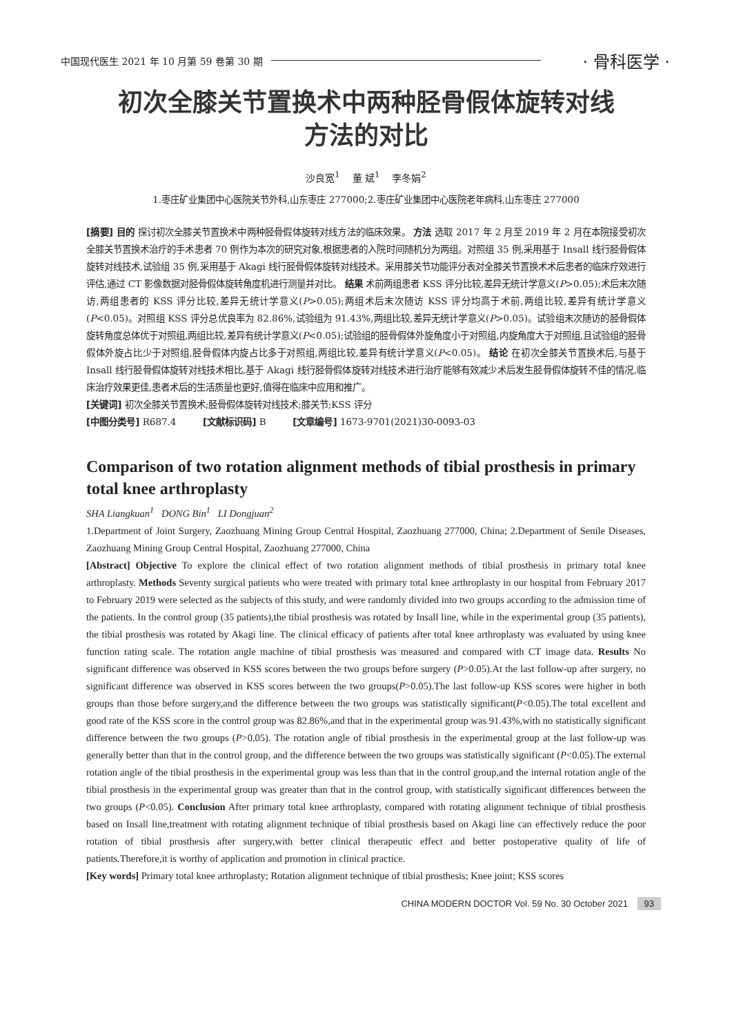中国现代医生 2021 年 10 月第 59 卷第 30 期
· 骨科医学 ·
初次全膝关节置换术中两种胫骨假体旋转对线
方法的对比
沙良宽<sup>1</sup> 董 斌<sup>1</sup> 李冬娟<sup>2</sup>
1.枣庄矿业集团中心医院关节外科,山东枣庄 277000;2.枣庄矿业集团中心医院老年病科,山东枣庄 277000
[摘要] 目的 探讨初次全膝关节置换术中两种胫骨假体旋转对线方法的临床效果。 方法 选取 2017 年 2 月至 2019 年 2 月在本院接受初次全膝关节置换术治疗的手术患者 70 例作为本次的研究对象,根据患者的入院时间随机分为两组。对照组 35 例,采用基于 Insall 线行胫骨假体旋转对线技术,试验组 35 例,采用基于 Akagi 线行胫骨假体旋转对线技术。采用膝关节功能评分表对全膝关节置换术术后患者的临床疗效进行评估,通过 CT 影像数据对胫骨假体旋转角度机进行测量并对比。 结果 术前两组患者 KSS 评分比较,差异无统计学意义(P>0.05);术后末次随访,两组患者的 KSS 评分比较,差异无统计学意义(P>0.05);两组术后末次随访 KSS 评分均高于术前,两组比较,差异有统计学意义(P<0.05)。对照组 KSS 评分总优良率为 82.86%,试验组为 91.43%,两组比较,差异无统计学意义(P>0.05)。试验组末次随访的胫骨假体旋转角度总体优于对照组,两组比较,差异有统计学意义(P<0.05);试验组的胫骨假体外旋角度小于对照组,内旋角度大于对照组,且试验组的胫骨假体外旋占比少于对照组,胫骨假体内旋占比多于对照组,两组比较,差异有统计学意义(P<0.05)。 结论 在初次全膝关节置换术后,与基于 Insall 线行胫骨假体旋转对线技术相比,基于 Akagi 线行胫骨假体旋转对线技术进行治疗能够有效减少术后发生胫骨假体旋转不佳的情况,临床治疗效果更佳,患者术后的生活质量也更好,值得在临床中应用和推广。
[关键词] 初次全膝关节置换术;胫骨假体旋转对线技术;膝关节;KSS 评分
[中图分类号] R687.4 [文献标识码] B [文章编号] 1673-9701(2021)30-0093-03
Comparison of two rotation alignment methods of tibial prosthesis in primary total knee arthroplasty
SHA Liangkuan<sup>1</sup> DONG Bin<sup>1</sup> LI Dongjuan<sup>2</sup>
1.Department of Joint Surgery, Zaozhuang Mining Group Central Hospital, Zaozhuang 277000, China; 2.Department of Senile Diseases, Zaozhuang Mining Group Central Hospital, Zaozhuang 277000, China
[Abstract] Objective To explore the clinical effect of two rotation alignment methods of tibial prosthesis in primary total knee arthroplasty. Methods Seventy surgical patients who were treated with primary total knee arthroplasty in our hospital from February 2017 to February 2019 were selected as the subjects of this study, and were randomly divided into two groups according to the admission time of the patients. In the control group (35 patients),the tibial prosthesis was rotated by Insall line, while in the experimental group (35 patients), the tibial prosthesis was rotated by Akagi line. The clinical efficacy of patients after total knee arthroplasty was evaluated by using knee function rating scale. The rotation angle machine of tibial prosthesis was measured and compared with CT image data. Results No significant difference was observed in KSS scores between the two groups before surgery (P>0.05).At the last follow-up after surgery, no significant difference was observed in KSS scores between the two groups(P>0.05).The last follow-up KSS scores were higher in both groups than those before surgery,and the difference between the two groups was statistically significant(P<0.05).The total excellent and good rate of the KSS score in the control group was 82.86%,and that in the experimental group was 91.43%,with no statistically significant difference between the two groups (P>0.05). The rotation angle of tibial prosthesis in the experimental group at the last follow-up was generally better than that in the control group, and the difference between the two groups was statistically significant (P<0.05).The external rotation angle of the tibial prosthesis in the experimental group was less than that in the control group,and the internal rotation angle of the tibial prosthesis in the experimental group was greater than that in the control group, with statistically significant differences between the two groups (P<0.05). Conclusion After primary total knee arthroplasty, compared with rotating alignment technique of tibial prosthesis based on Insall line,treatment with rotating alignment technique of tibial prosthesis based on Akagi line can effectively reduce the poor rotation of tibial prosthesis after surgery,with better clinical therapeutic effect and better postoperative quality of life of patients.Therefore,it is worthy of application and promotion in clinical practice.
[Key words] Primary total knee arthroplasty; Rotation alignment technique of tibial prosthesis; Knee joint; KSS scores
CHINA MODERN DOCTOR Vol. 59 No. 30 October 2021 93